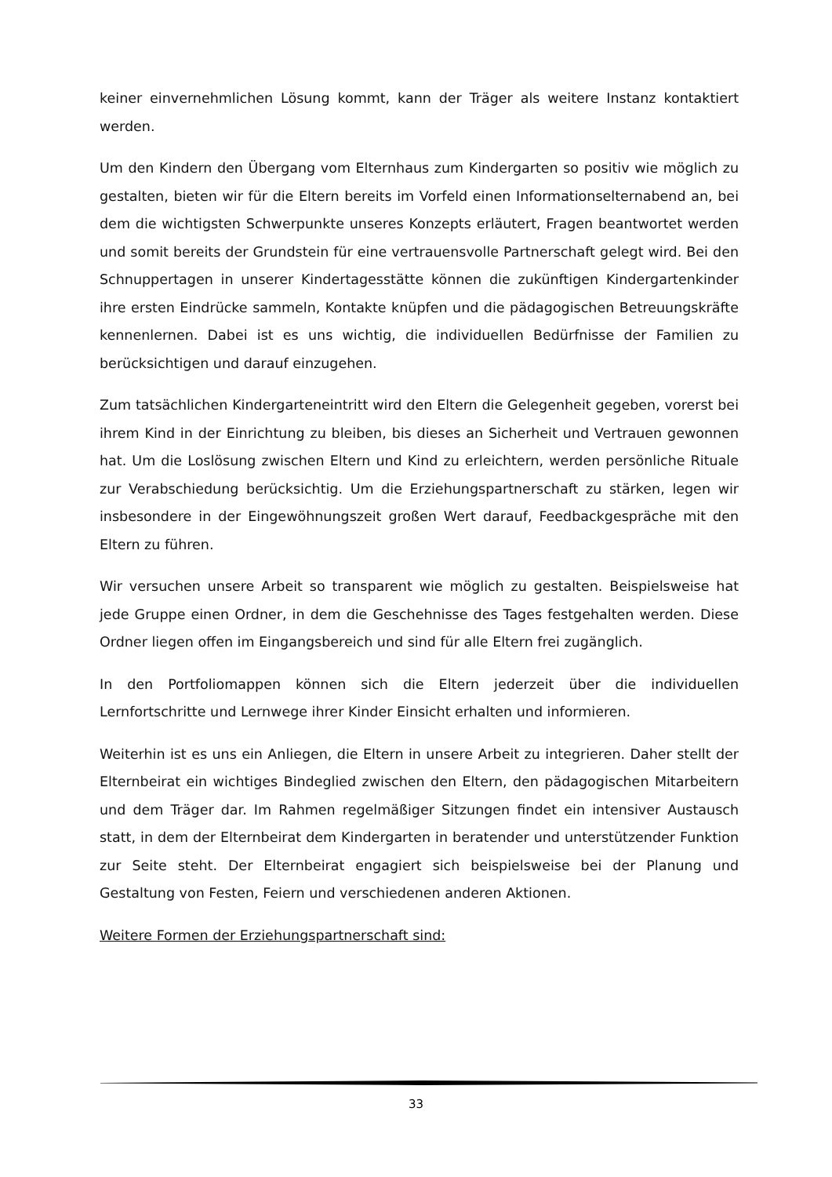keiner einvernehmlichen Lösung kommt, kann der Träger als weitere Instanz kontaktiert werden.
Um den Kindern den Übergang vom Elternhaus zum Kindergarten so positiv wie möglich zu gestalten, bieten wir für die Eltern bereits im Vorfeld einen Informationselternabend an, bei dem die wichtigsten Schwerpunkte unseres Konzepts erläutert, Fragen beantwortet werden und somit bereits der Grundstein für eine vertrauensvolle Partnerschaft gelegt wird. Bei den Schnuppertagen in unserer Kindertagesstätte können die zukünftigen Kindergartenkinder ihre ersten Eindrücke sammeln, Kontakte knüpfen und die pädagogischen Betreuungskräfte kennenlernen. Dabei ist es uns wichtig, die individuellen Bedürfnisse der Familien zu berücksichtigen und darauf einzugehen.
Zum tatsächlichen Kindergarteneintritt wird den Eltern die Gelegenheit gegeben, vorerst bei ihrem Kind in der Einrichtung zu bleiben, bis dieses an Sicherheit und Vertrauen gewonnen hat. Um die Loslösung zwischen Eltern und Kind zu erleichtern, werden persönliche Rituale zur Verabschiedung berücksichtig. Um die Erziehungspartnerschaft zu stärken, legen wir insbesondere in der Eingewöhnungszeit großen Wert darauf, Feedbackgespräche mit den Eltern zu führen.
Wir versuchen unsere Arbeit so transparent wie möglich zu gestalten. Beispielsweise hat jede Gruppe einen Ordner, in dem die Geschehnisse des Tages festgehalten werden. Diese Ordner liegen offen im Eingangsbereich und sind für alle Eltern frei zugänglich.
In den Portfoliomappen können sich die Eltern jederzeit über die individuellen Lernfortschritte und Lernwege ihrer Kinder Einsicht erhalten und informieren.
Weiterhin ist es uns ein Anliegen, die Eltern in unsere Arbeit zu integrieren. Daher stellt der Elternbeirat ein wichtiges Bindeglied zwischen den Eltern, den pädagogischen Mitarbeitern und dem Träger dar. Im Rahmen regelmäßiger Sitzungen findet ein intensiver Austausch statt, in dem der Elternbeirat dem Kindergarten in beratender und unterstützender Funktion zur Seite steht. Der Elternbeirat engagiert sich beispielsweise bei der Planung und Gestaltung von Festen, Feiern und verschiedenen anderen Aktionen.
Weitere Formen der Erziehungspartnerschaft sind:
33